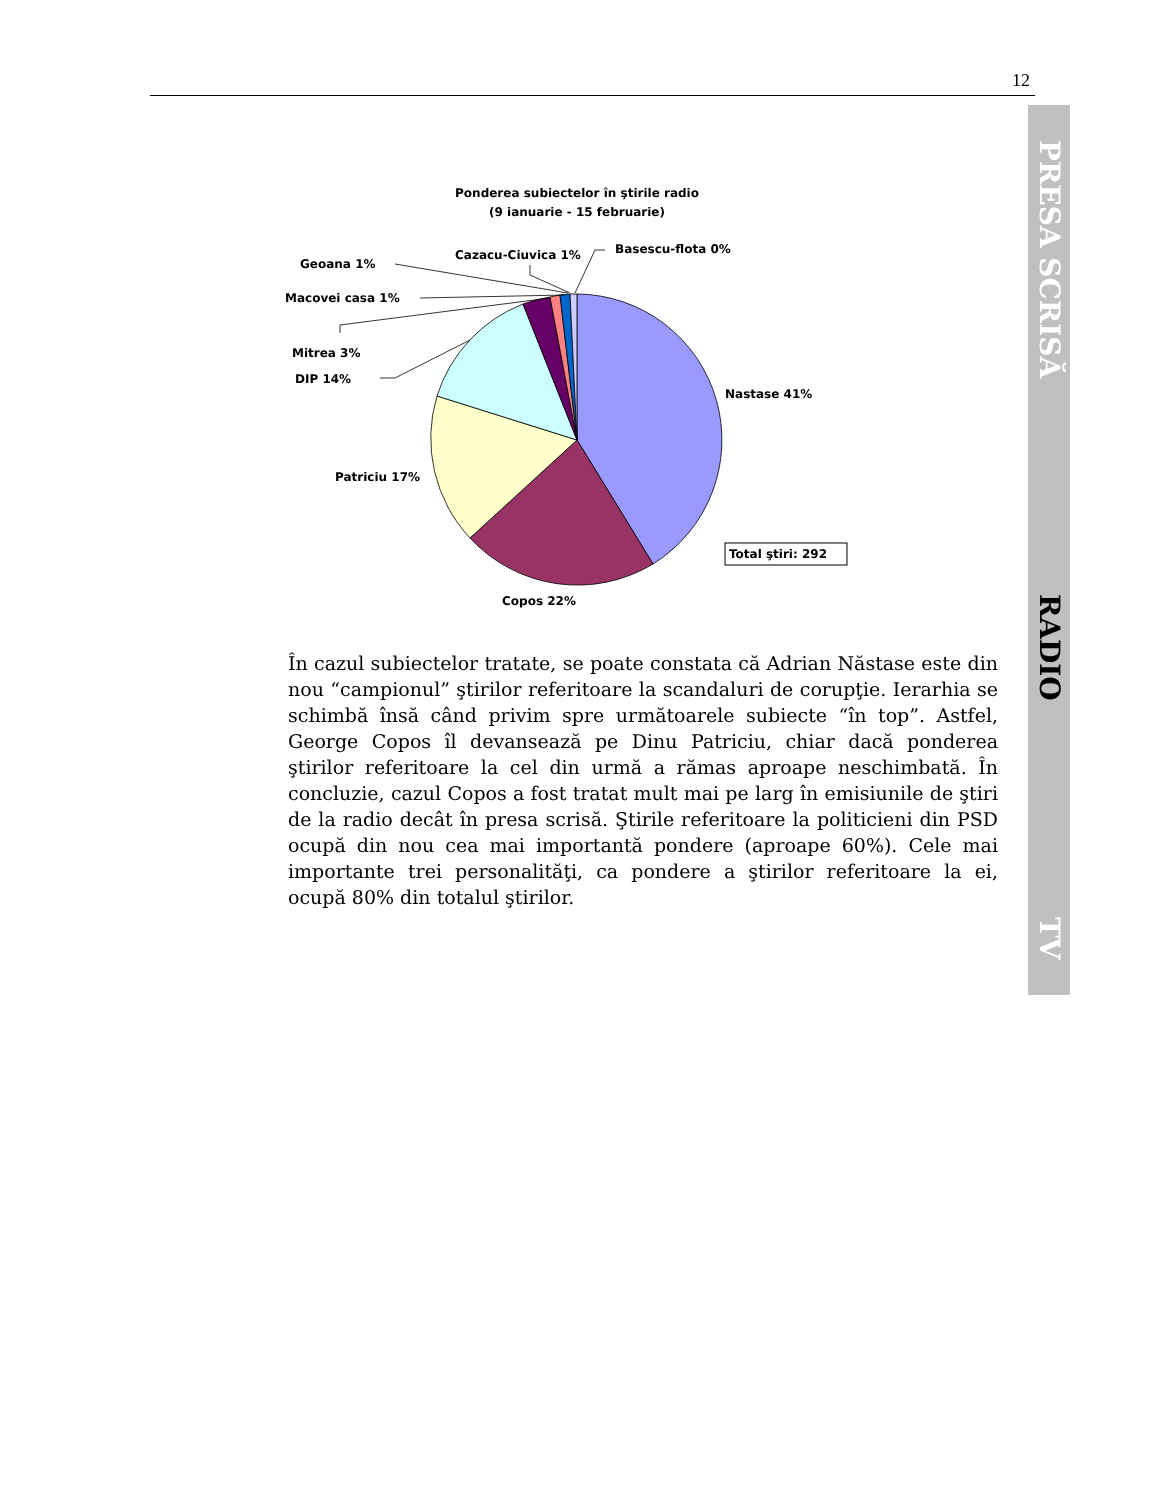12
PRESA SCRISĂ
RADIO
TV
Ponderea subiectelor în ştirile radio
(9 ianuarie - 15 februarie)
Geoana 1%
Macovei casa 1%
Mitrea 3%
DIP 14%
Cazacu-Ciuvica 1%
Basescu-flota 0%
Nastase 41%
Patriciu 17%
Copos 22%
Total ştiri: 292
În cazul subiectelor tratate, se poate constata că Adrian Năstase este din nou “campionul” ştirilor referitoare la scandaluri de corupţie. Ierarhia se schimbă însă când privim spre următoarele subiecte “în top”. Astfel, George Copos îl devansează pe Dinu Patriciu, chiar dacă ponderea ştirilor referitoare la cel din urmă a rămas aproape neschimbată. În concluzie, cazul Copos a fost tratat mult mai pe larg în emisiunile de ştiri de la radio decât în presa scrisă. Ştirile referitoare la politicieni din PSD ocupă din nou cea mai importantă pondere (aproape 60%). Cele mai importante trei personalităţi, ca pondere a ştirilor referitoare la ei, ocupă 80% din totalul ştirilor.